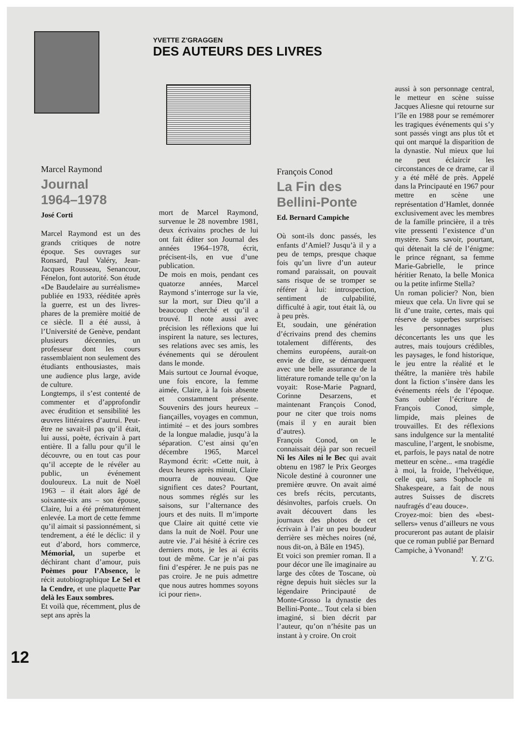YVETTE Z’GRAGGEN
DES AUTEURS DES LIVRES
Marcel Raymond
Journal
1964–1978
José Corti
Marcel Raymond est un des grands critiques de notre époque. Ses ouvrages sur Ronsard, Paul Valéry, Jean-Jacques Rousseau, Senancour, Fénelon, font autorité. Son étude «De Baudelaire au surréalisme» publiée en 1933, rééditée après la guerre, est un des livres-phares de la première moitié de ce siècle. Il a été aussi, à l’Université de Genève, pendant plusieurs décennies, un professeur dont les cours rassemblaient non seulement des étudiants enthousiastes, mais une audience plus large, avide de culture.
Longtemps, il s’est contenté de commenter et d’approfondir avec érudition et sensibilité les œuvres littéraires d’autrui. Peut-être ne savait-il pas qu’il était, lui aussi, poète, écrivain à part entière. Il a fallu pour qu’il le découvre, ou en tout cas pour qu’il accepte de le révéler au public, un événement douloureux. La nuit de Noël 1963 – il était alors âgé de soixante-six ans – son épouse, Claire, lui a été prématurément enlevée. La mort de cette femme qu’il aimait si passionnément, si tendrement, a été le déclic: il y eut d’abord, hors commerce, Mémorial, un superbe et déchirant chant d’amour, puis Poèmes pour l’Absence, le récit autobiographique Le Sel et la Cendre, et une plaquette Par delà les Eaux sombres.
Et voilà que, récemment, plus de sept ans après la
mort de Marcel Raymond, survenue le 28 novembre 1981, deux écrivains proches de lui ont fait éditer son Journal des années 1964–1978, écrit, précisent-ils, en vue d’une publication.
De mois en mois, pendant ces quatorze années, Marcel Raymond s’interroge sur la vie, sur la mort, sur Dieu qu’il a beaucoup cherché et qu’il a trouvé. Il note aussi avec précision les réflexions que lui inspirent la nature, ses lectures, ses relations avec ses amis, les événements qui se déroulent dans le monde.
Mais surtout ce Journal évoque, une fois encore, la femme aimée, Claire, à la fois absente et constamment présente. Souvenirs des jours heureux – fiançailles, voyages en commun, intimité – et des jours sombres de la longue maladie, jusqu’à la séparation. C’est ainsi qu’en décembre 1965, Marcel Raymond écrit: «Cette nuit, à deux heures après minuit, Claire mourra de nouveau. Que signifient ces dates? Pourtant, nous sommes réglés sur les saisons, sur l’alternance des jours et des nuits. Il m’importe que Claire ait quitté cette vie dans la nuit de Noël. Pour une autre vie. J’ai hésité à écrire ces derniers mots, je les ai écrits tout de même. Car je n’ai pas fini d’espérer. Je ne puis pas ne pas croire. Je ne puis admettre que nous autres hommes soyons ici pour rien».
François Conod
La Fin des
Bellini-Ponte
Ed. Bernard Campiche
Où sont-ils donc passés, les enfants d’Amiel? Jusqu’à il y a peu de temps, presque chaque fois qu’un livre d’un auteur romand paraissait, on pouvait sans risque de se tromper se référer à lui: introspection, sentiment de culpabilité, difficulté à agir, tout était là, ou à peu près.
Et, soudain, une génération d’écrivains prend des chemins totalement différents, des chemins européens, aurait-on envie de dire, se démarquent avec une belle assurance de la littérature romande telle qu’on la voyait: Rose-Marie Pagnard, Corinne Desarzens, et maintenant François Conod, pour ne citer que trois noms (mais il y en aurait bien d’autres).
François Conod, on le connaissait déjà par son recueil Ni les Ailes ni le Bec qui avait obtenu en 1987 le Prix Georges Nicole destiné à couronner une première œuvre. On avait aimé ces brefs récits, percutants, désinvoltes, parfois cruels. On avait découvert dans les journaux des photos de cet écrivain à l’air un peu boudeur derrière ses mèches noires (né, nous dit-on, à Bâle en 1945).
Et voici son premier roman. Il a pour décor une île imaginaire au large des côtes de Toscane, où règne depuis huit siècles sur la légendaire Principauté de Monte-Grosso la dynastie des Bellini-Ponte... Tout cela si bien imaginé, si bien décrit par l’auteur, qu’on n’hésite pas un instant à y croire. On croit
aussi à son personnage central, le metteur en scène suisse Jacques Aliesne qui retourne sur l’île en 1988 pour se remémorer les tragiques événements qui s’y sont passés vingt ans plus tôt et qui ont marqué la disparition de la dynastie. Nul mieux que lui ne peut éclaircir les circonstances de ce drame, car il y a été mêlé de près. Appelé dans la Principauté en 1967 pour mettre en scène une représentation d’Hamlet, donnée exclusivement avec les membres de la famille princière, il a très vite pressenti l’existence d’un mystère. Sans savoir, pourtant, qui détenait la clé de l’énigme: le prince régnant, sa femme Marie-Gabrielle, le prince héritier Renato, la belle Monica ou la petite infirme Stella?
Un roman policier? Non, bien mieux que cela. Un livre qui se lit d’une traite, certes, mais qui réserve de superbes surprises: les personnages plus déconcertants les uns que les autres, mais toujours crédibles, les paysages, le fond historique, le jeu entre la réalité et le théâtre, la manière très habile dont la fiction s’insère dans les événements réels de l’époque. Sans oublier l’écriture de François Conod, simple, limpide, mais pleines de trouvailles. Et des réflexions sans indulgence sur la mentalité masculine, l’argent, le snobisme, et, parfois, le pays natal de notre metteur en scène... «ma tragédie à moi, la froide, l’helvétique, celle qui, sans Sophocle ni Shakespeare, a fait de nous autres Suisses de discrets naufragés d’eau douce».
Croyez-moi: bien des «best-sellers» venus d’ailleurs ne vous procureront pas autant de plaisir que ce roman publié par Bernard Campiche, à Yvonand!
Y. Z’G.
12